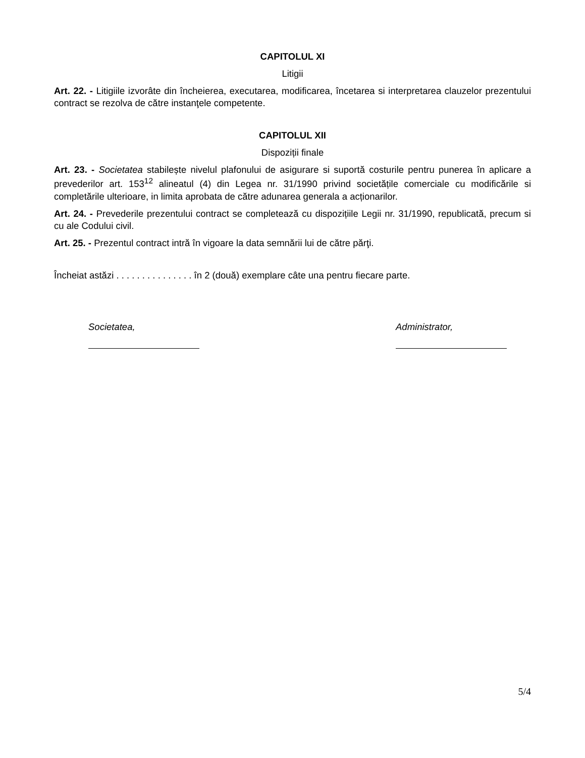CAPITOLUL XI
Litigii
Art. 22. - Litigiile izvorâte din încheierea, executarea, modificarea, încetarea si interpretarea clauzelor prezentului contract se rezolva de către instanţele competente.
CAPITOLUL XII
Dispoziții finale
Art. 23. - Societatea stabilește nivelul plafonului de asigurare si suportă costurile pentru punerea în aplicare a prevederilor art. 153<sup>12</sup> alineatul (4) din Legea nr. 31/1990 privind societățile comerciale cu modificările si completările ulterioare, in limita aprobata de către adunarea generala a acționarilor.
Art. 24. - Prevederile prezentului contract se completează cu dispozițiile Legii nr. 31/1990, republicată, precum si cu ale Codului civil.
Art. 25. - Prezentul contract intră în vigoare la data semnării lui de către părţi.
Încheiat astăzi . . . . . . . . . . . . . . . în 2 (două) exemplare câte una pentru fiecare parte.
Societatea, Administrator,
5/4